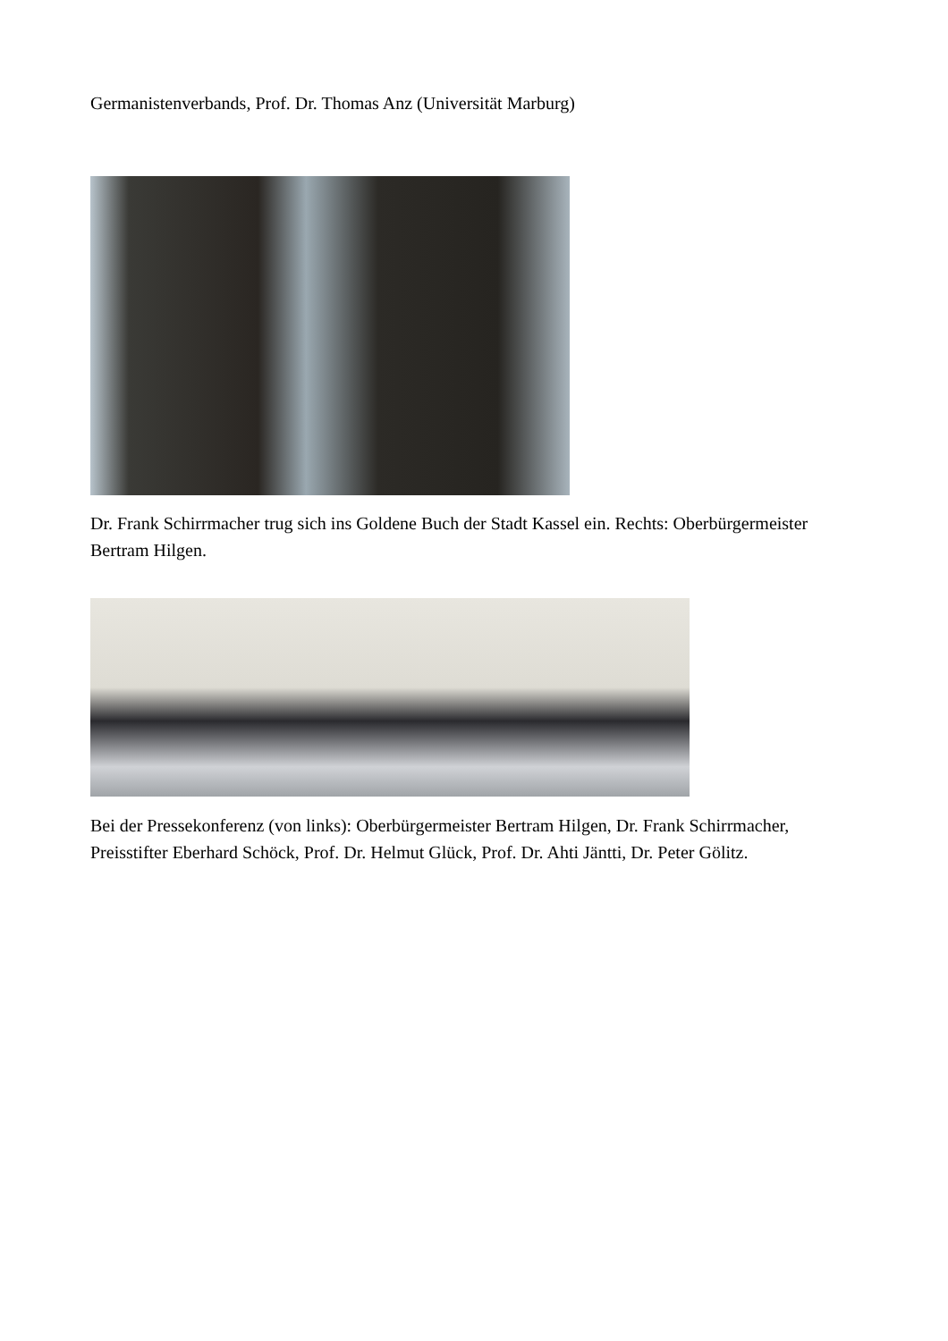Germanistenverbands, Prof. Dr. Thomas Anz (Universität Marburg)
Dr. Frank Schirrmacher trug sich ins Goldene Buch der Stadt Kassel ein. Rechts: Oberbürgermeister Bertram Hilgen.
Bei der Pressekonferenz (von links): Oberbürgermeister Bertram Hilgen, Dr. Frank Schirrmacher, Preisstifter Eberhard Schöck, Prof. Dr. Helmut Glück, Prof. Dr. Ahti Jäntti, Dr. Peter Gölitz.